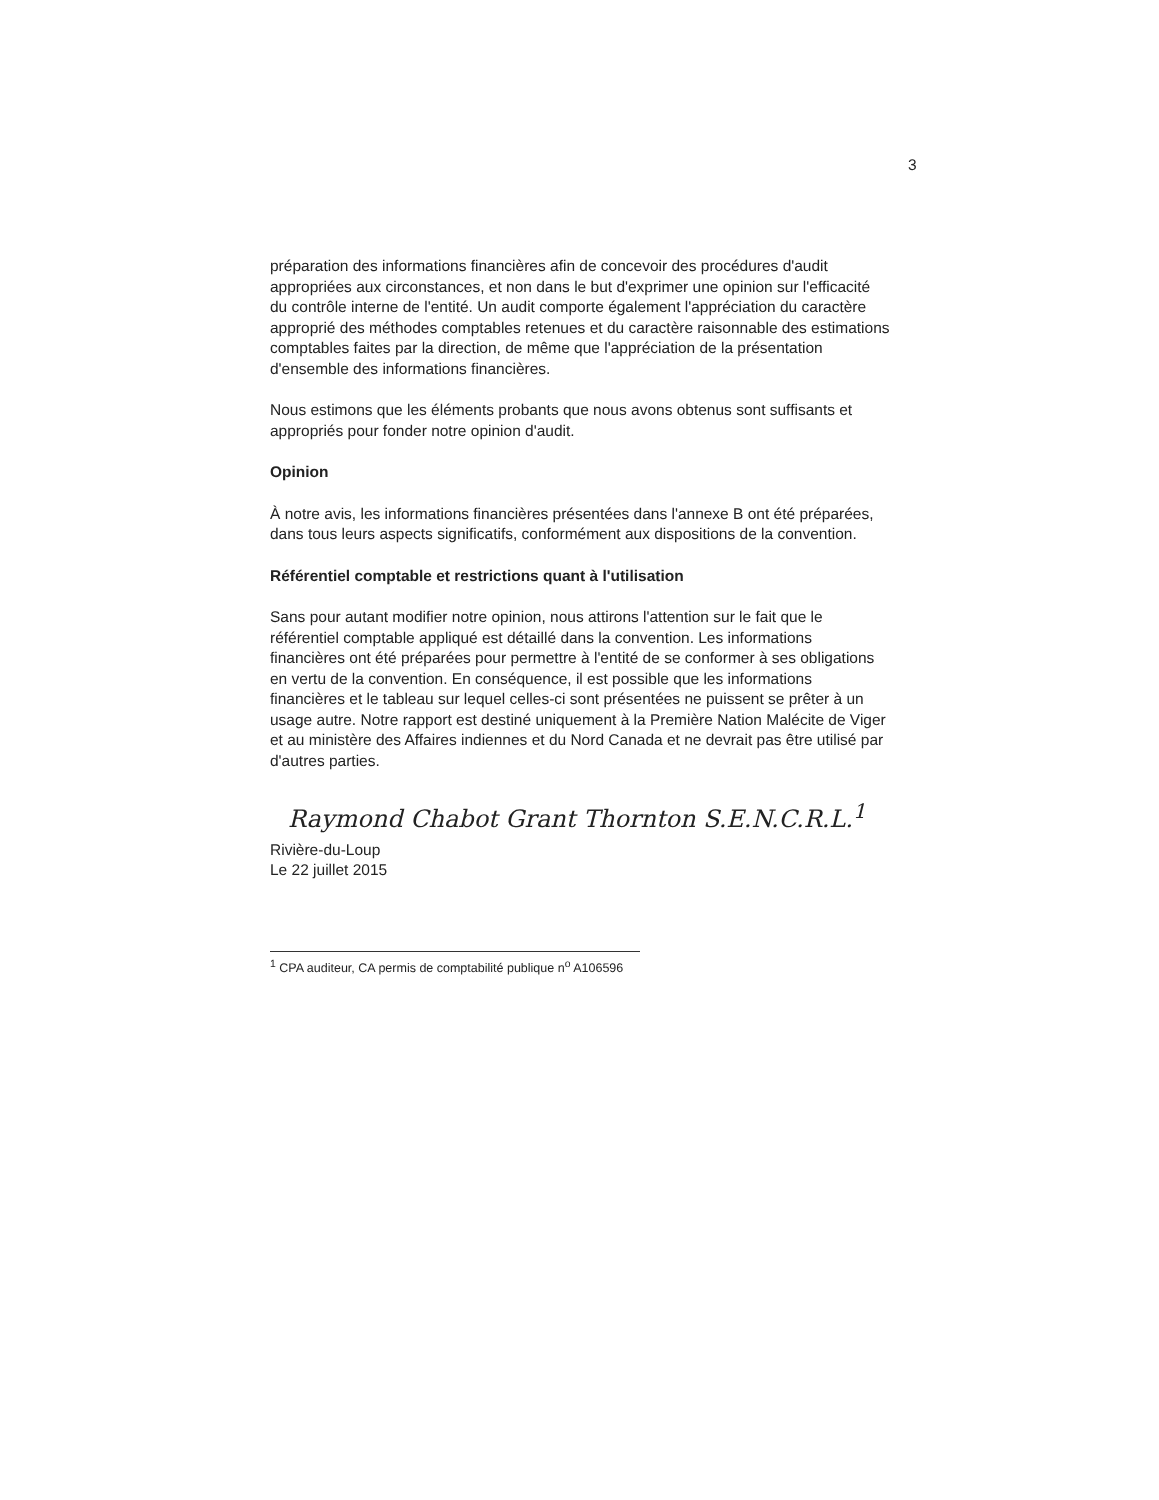3
préparation des informations financières afin de concevoir des procédures d'audit appropriées aux circonstances, et non dans le but d'exprimer une opinion sur l'efficacité du contrôle interne de l'entité. Un audit comporte également l'appréciation du caractère approprié des méthodes comptables retenues et du caractère raisonnable des estimations comptables faites par la direction, de même que l'appréciation de la présentation d'ensemble des informations financières.
Nous estimons que les éléments probants que nous avons obtenus sont suffisants et appropriés pour fonder notre opinion d'audit.
Opinion
À notre avis, les informations financières présentées dans l'annexe B ont été préparées, dans tous leurs aspects significatifs, conformément aux dispositions de la convention.
Référentiel comptable et restrictions quant à l'utilisation
Sans pour autant modifier notre opinion, nous attirons l'attention sur le fait que le référentiel comptable appliqué est détaillé dans la convention. Les informations financières ont été préparées pour permettre à l'entité de se conformer à ses obligations en vertu de la convention. En conséquence, il est possible que les informations financières et le tableau sur lequel celles-ci sont présentées ne puissent se prêter à un usage autre. Notre rapport est destiné uniquement à la Première Nation Malécite de Viger et au ministère des Affaires indiennes et du Nord Canada et ne devrait pas être utilisé par d'autres parties.
Raymond Chabot Grant Thornton S.E.N.C.R.L.<sup>1</sup>
Rivière-du-Loup
Le 22 juillet 2015
<sup>1</sup> CPA auditeur, CA permis de comptabilité publique n<sup>o</sup> A106596